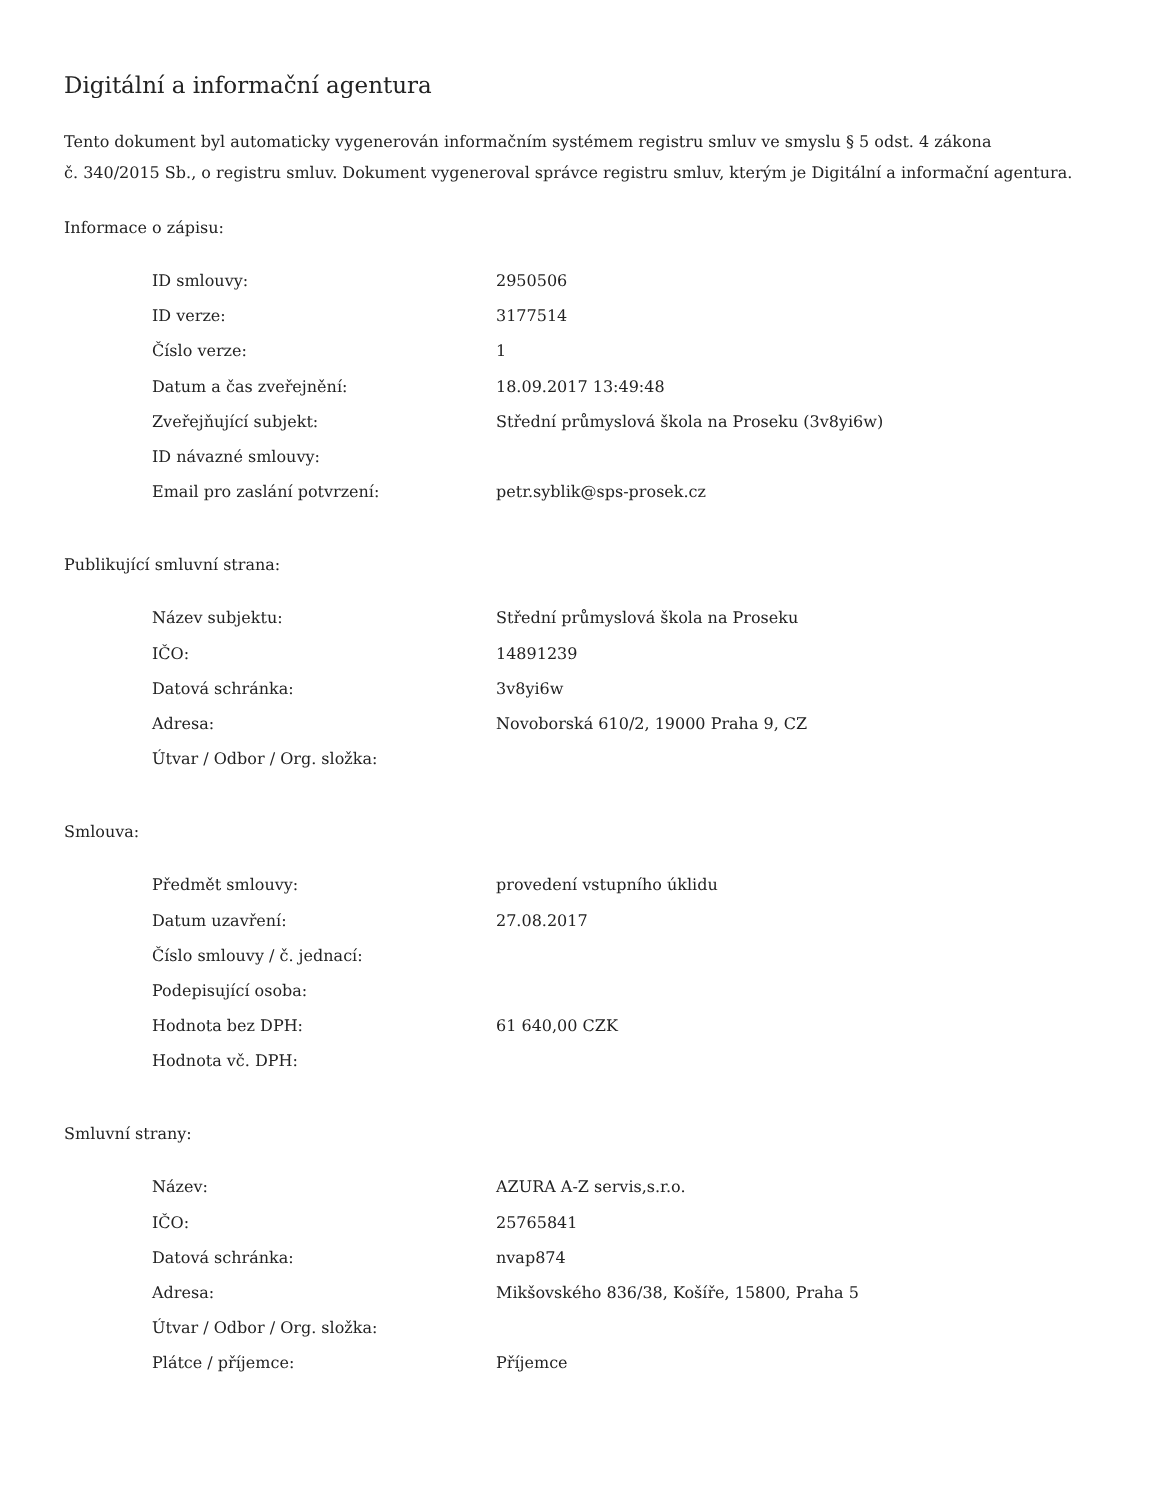Digitální a informační agentura
Tento dokument byl automaticky vygenerován informačním systémem registru smluv ve smyslu § 5 odst. 4 zákona
č. 340/2015 Sb., o registru smluv. Dokument vygeneroval správce registru smluv, kterým je Digitální a informační agentura.
Informace o zápisu:
| ID smlouvy: | 2950506 |
| ID verze: | 3177514 |
| Číslo verze: | 1 |
| Datum a čas zveřejnění: | 18.09.2017 13:49:48 |
| Zveřejňující subjekt: | Střední průmyslová škola na Proseku (3v8yi6w) |
| ID návazné smlouvy: | |
| Email pro zaslání potvrzení: | petr.syblik@sps-prosek.cz |
Publikující smluvní strana:
| Název subjektu: | Střední průmyslová škola na Proseku |
| IČO: | 14891239 |
| Datová schránka: | 3v8yi6w |
| Adresa: | Novoborská 610/2, 19000 Praha 9, CZ |
| Útvar / Odbor / Org. složka: | |
Smlouva:
| Předmět smlouvy: | provedení vstupního úklidu |
| Datum uzavření: | 27.08.2017 |
| Číslo smlouvy / č. jednací: | |
| Podepisující osoba: | |
| Hodnota bez DPH: | 61 640,00 CZK |
| Hodnota vč. DPH: | |
Smluvní strany:
| Název: | AZURA A-Z servis,s.r.o. |
| IČO: | 25765841 |
| Datová schránka: | nvap874 |
| Adresa: | Mikšovského 836/38, Košíře, 15800, Praha 5 |
| Útvar / Odbor / Org. složka: | |
| Plátce / příjemce: | Příjemce |